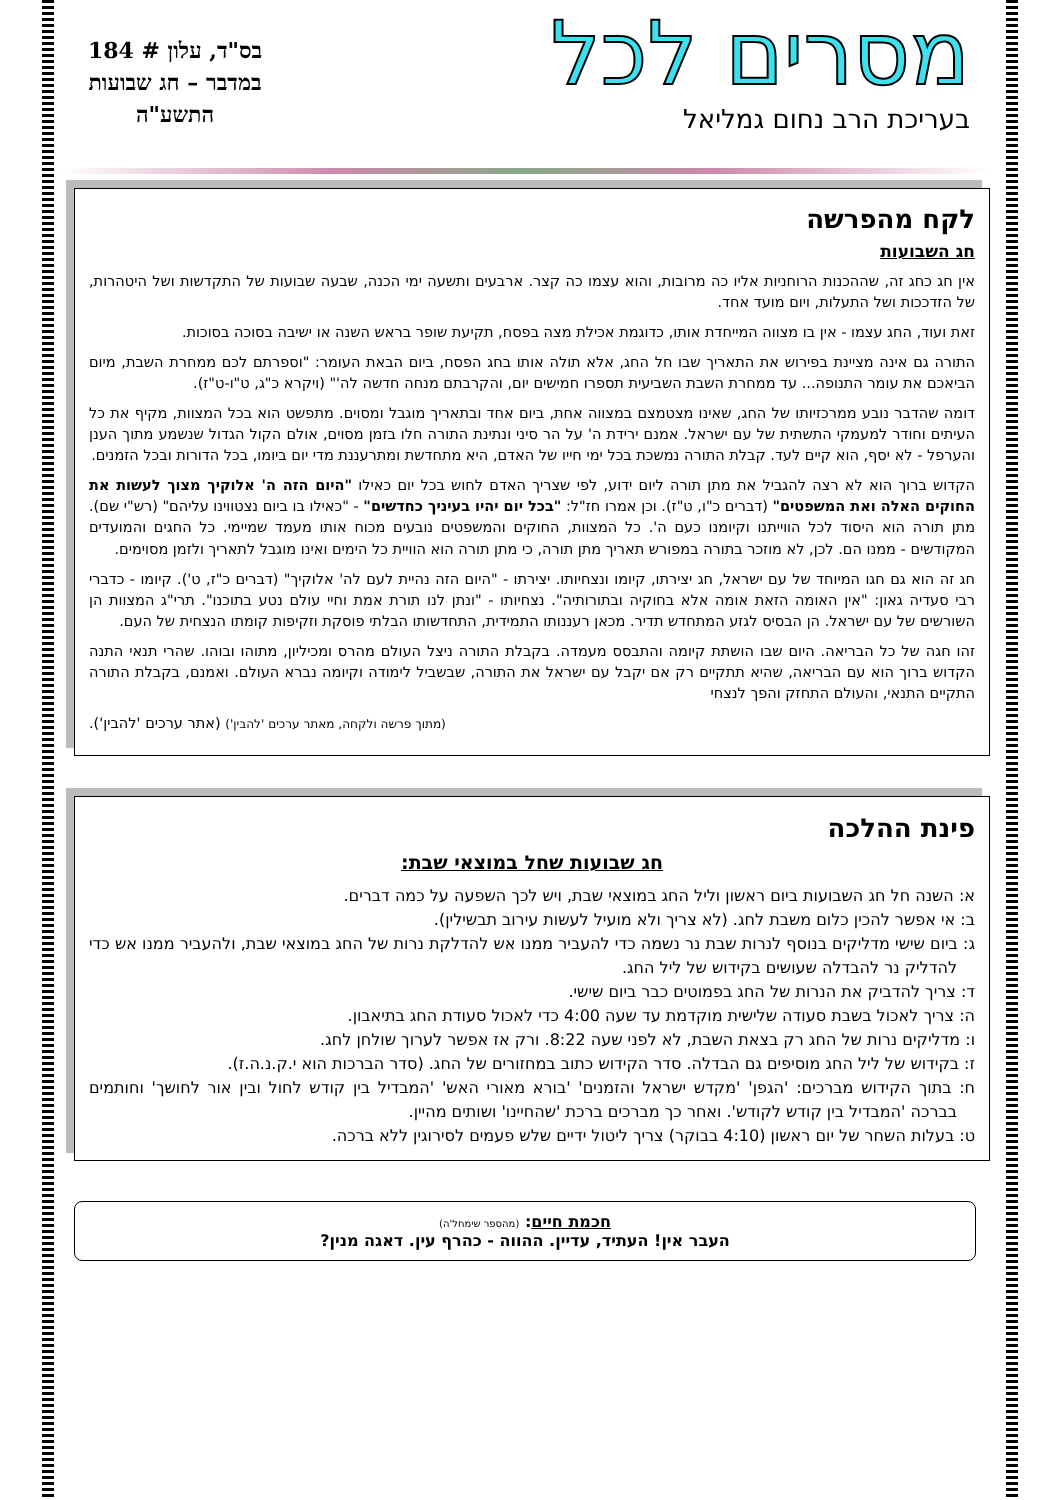מסרים לכל
בעריכת הרב נחום גמליאל
בס"ד, עלון # 184
במדבר – חג שבועות
התשע"ה
לקח מהפרשה
חג השבועות
אין חג כחג זה, שההכנות הרוחניות אליו כה מרובות, והוא עצמו כה קצר. ארבעים ותשעה ימי הכנה, שבעה שבועות של התקדשות ושל היטהרות, של הזדככות ושל התעלות, ויום מועד אחד.
זאת ועוד, החג עצמו - אין בו מצווה המייחדת אותו, כדוגמת אכילת מצה בפסח, תקיעת שופר בראש השנה או ישיבה בסוכה בסוכות.
התורה גם אינה מציינת בפירוש את התאריך שבו חל החג, אלא תולה אותו בחג הפסח, ביום הבאת העומר: "וספרתם לכם ממחרת השבת, מיום הביאכם את עומר התנופה... עד ממחרת השבת השביעית תספרו חמישים יום, והקרבתם מנחה חדשה לה'" (ויקרא כ"ג, ט"ו-ט"ז).
דומה שהדבר נובע ממרכזיותו של החג, שאינו מצטמצם במצווה אחת, ביום אחד ובתאריך מוגבל ומסוים. מתפשט הוא בכל המצוות, מקיף את כל העיתים וחודר למעמקי התשתית של עם ישראל. אמנם ירידת ה' על הר סיני ונתינת התורה חלו בזמן מסוים, אולם הקול הגדול שנשמע מתוך הענן והערפל - לא יסף, הוא קיים לעד. קבלת התורה נמשכת בכל ימי חייו של האדם, היא מתחדשת ומתרעננת מדי יום ביומו, בכל הדורות ובכל הזמנים.
הקדוש ברוך הוא לא רצה להגביל את מתן תורה ליום ידוע, לפי שצריך האדם לחוש בכל יום כאילו "היום הזה ה' אלוקיך מצוך לעשות את החוקים האלה ואת המשפטים" (דברים כ"ו, ט"ז). וכן אמרו חז"ל: "בכל יום יהיו בעיניך כחדשים" - "כאילו בו ביום נצטווינו עליהם" (רש"י שם). מתן תורה הוא היסוד לכל הווייתנו וקיומנו כעם ה'. כל המצוות, החוקים והמשפטים נובעים מכוח אותו מעמד שמיימי. כל החגים והמועדים המקודשים - ממנו הם. לכן, לא מוזכר בתורה במפורש תאריך מתן תורה, כי מתן תורה הוא הוויית כל הימים ואינו מוגבל לתאריך ולזמן מסוימים.
חג זה הוא גם חגו המיוחד של עם ישראל, חג יצירתו, קיומו ונצחיותו. יצירתו - "היום הזה נהיית לעם לה' אלוקיך" (דברים כ"ז, ט'). קיומו - כדברי רבי סעדיה גאון: "אין האומה הזאת אומה אלא בחוקיה ובתורותיה". נצחיותו - "ונתן לנו תורת אמת וחיי עולם נטע בתוכנו". תרי"ג המצוות הן השורשים של עם ישראל. הן הבסיס לגזע המתחדש תדיר. מכאן רעננותו התמידית, התחדשותו הבלתי פוסקת וזקיפות קומתו הנצחית של העם.
זהו חגה של כל הבריאה. היום שבו הושתת קיומה והתבסס מעמדה. בקבלת התורה ניצל העולם מהרס ומכיליון, מתוהו ובוהו. שהרי תנאי התנה הקדוש ברוך הוא עם הבריאה, שהיא תתקיים רק אם יקבל עם ישראל את התורה, שבשביל לימודה וקיומה נברא העולם. ואמנם, בקבלת התורה התקיים התנאי, והעולם התחזק והפך לנצחי
(מתוך פרשה ולקחה, מאתר ערכים 'להבין') (אתר ערכים 'להבין').
פינת ההלכה
חג שבועות שחל במוצאי שבת:
א: השנה חל חג השבועות ביום ראשון וליל החג במוצאי שבת, ויש לכך השפעה על כמה דברים.
ב: אי אפשר להכין כלום משבת לחג. (לא צריך ולא מועיל לעשות עירוב תבשילין).
ג: ביום שישי מדליקים בנוסף לנרות שבת נר נשמה כדי להעביר ממנו אש להדלקת נרות של החג במוצאי שבת, ולהעביר ממנו אש כדי להדליק נר להבדלה שעושים בקידוש של ליל החג.
ד: צריך להדביק את הנרות של החג בפמוטים כבר ביום שישי.
ה: צריך לאכול בשבת סעודה שלישית מוקדמת עד שעה 4:00 כדי לאכול סעודת החג בתיאבון.
ו: מדליקים נרות של החג רק בצאת השבת, לא לפני שעה 8:22. ורק אז אפשר לערוך שולחן לחג.
ז: בקידוש של ליל החג מוסיפים גם הבדלה. סדר הקידוש כתוב במחזורים של החג. (סדר הברכות הוא י.ק.נ.ה.ז).
ח: בתוך הקידוש מברכים: 'הגפן' 'מקדש ישראל והזמנים' 'בורא מאורי האש' 'המבדיל בין קודש לחול ובין אור לחושך' וחותמים בברכה 'המבדיל בין קודש לקודש'. ואחר כך מברכים ברכת 'שהחיינו' ושותים מהיין.
ט: בעלות השחר של יום ראשון (4:10 בבוקר) צריך ליטול ידיים שלש פעמים לסירוגין ללא ברכה.
חכמת חיים: (מהספר שימחל'ה)
העבר אין! העתיד, עדיין. ההווה - כהרף עין. דאגה מנין?